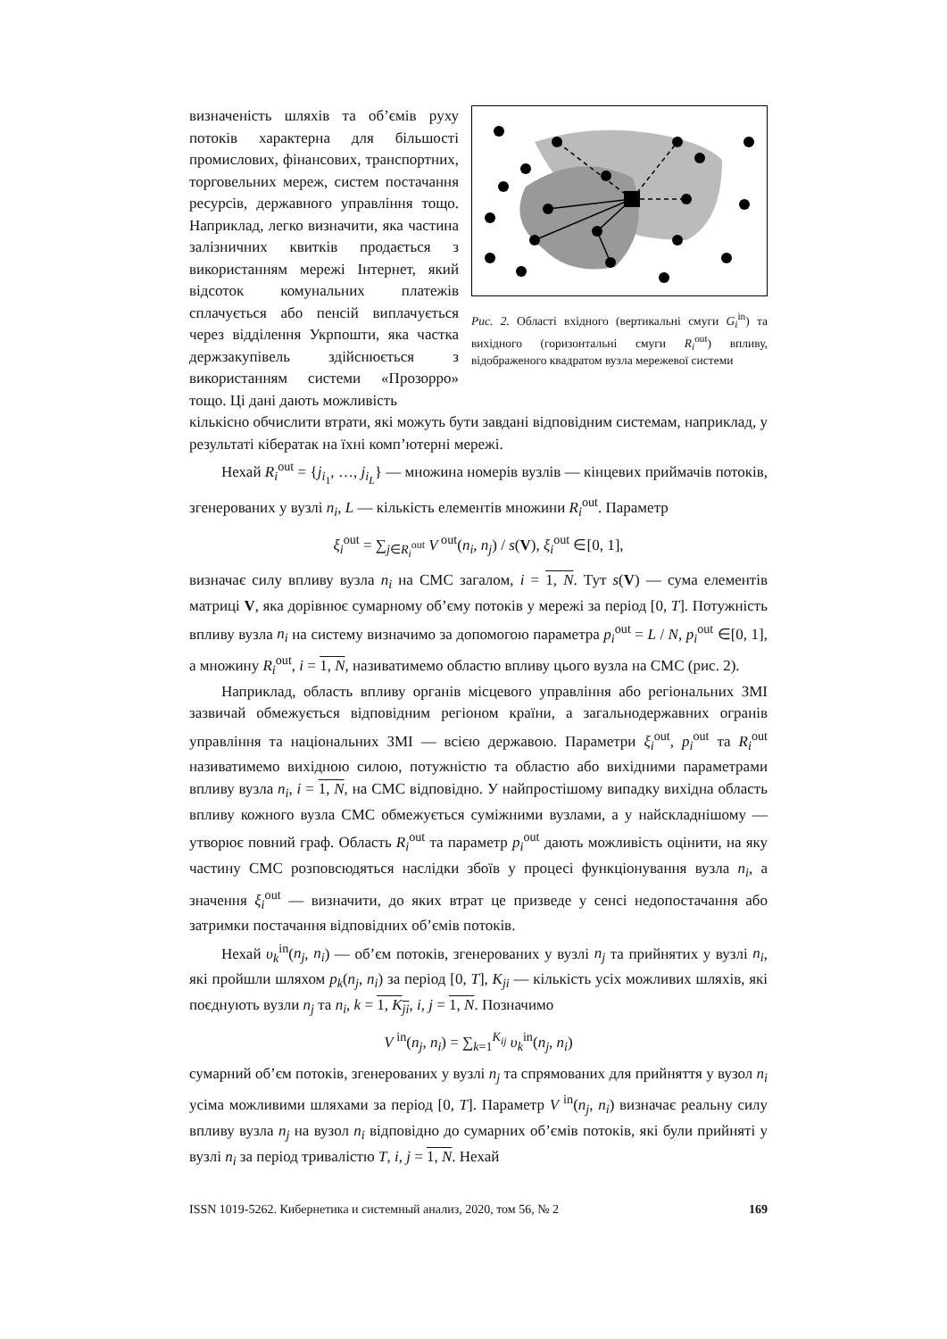визначеність шляхів та об’ємів руху потоків характерна для більшості промислових, фінансових, транспортних, торговельних мереж, систем постачання ресурсів, державного управління тощо. Наприклад, легко визначити, яка частина залізничних квитків продається з використанням мережі Інтернет, який відсоток комунальних платежів сплачується або пенсій виплачується через відділення Укрпошти, яка частка держзакупівель здійснюється з використанням системи «Прозорро» тощо. Ці дані дають можливість
Рис. 2. Області вхідного (вертикальні смуги G<sub>i</sub><sup>in</sup>) та вихідного (горизонтальні смуги R<sub>i</sub><sup>out</sup>) впливу, відображеного квадратом вузла мережевої системи
кількісно обчислити втрати, які можуть бути завдані відповідним системам, наприклад, у результаті кібератак на їхні комп’ютерні мережі.
Нехай R<sub>i</sub><sup>out</sup> = {j<sub>i<sub>1</sub></sub>, …, j<sub>i<sub>L</sub></sub>} — множина номерів вузлів — кінцевих приймачів потоків, згенерованих у вузлі n<sub>i</sub>, L — кількість елементів множини R<sub>i</sub><sup>out</sup>. Параметр
ξ<sub>i</sub><sup>out</sup> = ∑<sub>j∈R<sub>i</sub><sup>out</sup></sub> V<sup>out</sup>(n<sub>i</sub>, n<sub>j</sub>) / s(V), ξ<sub>i</sub><sup>out</sup> ∈[0, 1],
визначає силу впливу вузла n<sub>i</sub> на СМС загалом, i = 1, N. Тут s(V) — сума елементів матриці V, яка дорівнює сумарному об’єму потоків у мережі за період [0, T]. Потужність впливу вузла n<sub>i</sub> на систему визначимо за допомогою параметра p<sub>i</sub><sup>out</sup> = L / N, p<sub>i</sub><sup>out</sup> ∈[0, 1], а множину R<sub>i</sub><sup>out</sup>, i = 1, N, називатимемо областю впливу цього вузла на СМС (рис. 2).
Наприклад, область впливу органів місцевого управління або регіональних ЗМІ зазвичай обмежується відповідним регіоном країни, а загальнодержавних огранів управління та національних ЗМІ — всією державою. Параметри ξ<sub>i</sub><sup>out</sup>, p<sub>i</sub><sup>out</sup> та R<sub>i</sub><sup>out</sup> називатимемо вихідною силою, потужністю та областю або вихідними параметрами впливу вузла n<sub>i</sub>, i = 1, N, на СМС відповідно. У найпростішому випадку вихідна область впливу кожного вузла СМС обмежується суміжними вузлами, а у найскладнішому — утворює повний граф. Область R<sub>i</sub><sup>out</sup> та параметр p<sub>i</sub><sup>out</sup> дають можливість оцінити, на яку частину СМС розповсюдяться наслідки збоїв у процесі функціонування вузла n<sub>i</sub>, а значення ξ<sub>i</sub><sup>out</sup> — визначити, до яких втрат це призведе у сенсі недопостачання або затримки постачання відповідних об’ємів потоків.
Нехай υ<sub>k</sub><sup>in</sup>(n<sub>j</sub>, n<sub>i</sub>) — об’єм потоків, згенерованих у вузлі n<sub>j</sub> та прийнятих у вузлі n<sub>i</sub>, які пройшли шляхом p<sub>k</sub>(n<sub>j</sub>, n<sub>i</sub>) за період [0, T], K<sub>ji</sub> — кількість усіх можливих шляхів, які поєднують вузли n<sub>j</sub> та n<sub>i</sub>, k = 1, K<sub>ji</sub>, i, j = 1, N. Позначимо
V<sup>in</sup>(n<sub>j</sub>, n<sub>i</sub>) = ∑<sub>k=1</sub><sup>K<sub>ij</sub></sup> υ<sub>k</sub><sup>in</sup>(n<sub>j</sub>, n<sub>i</sub>)
сумарний об’єм потоків, згенерованих у вузлі n<sub>j</sub> та спрямованих для прийняття у вузол n<sub>i</sub> усіма можливими шляхами за період [0, T]. Параметр V<sup>in</sup>(n<sub>j</sub>, n<sub>i</sub>) визначає реальну силу впливу вузла n<sub>j</sub> на вузол n<sub>i</sub> відповідно до сумарних об’ємів потоків, які були прийняті у вузлі n<sub>i</sub> за період тривалістю T, i, j = 1, N. Нехай
ISSN 1019-5262. Кибернетика и системный анализ, 2020, том 56, № 2 169